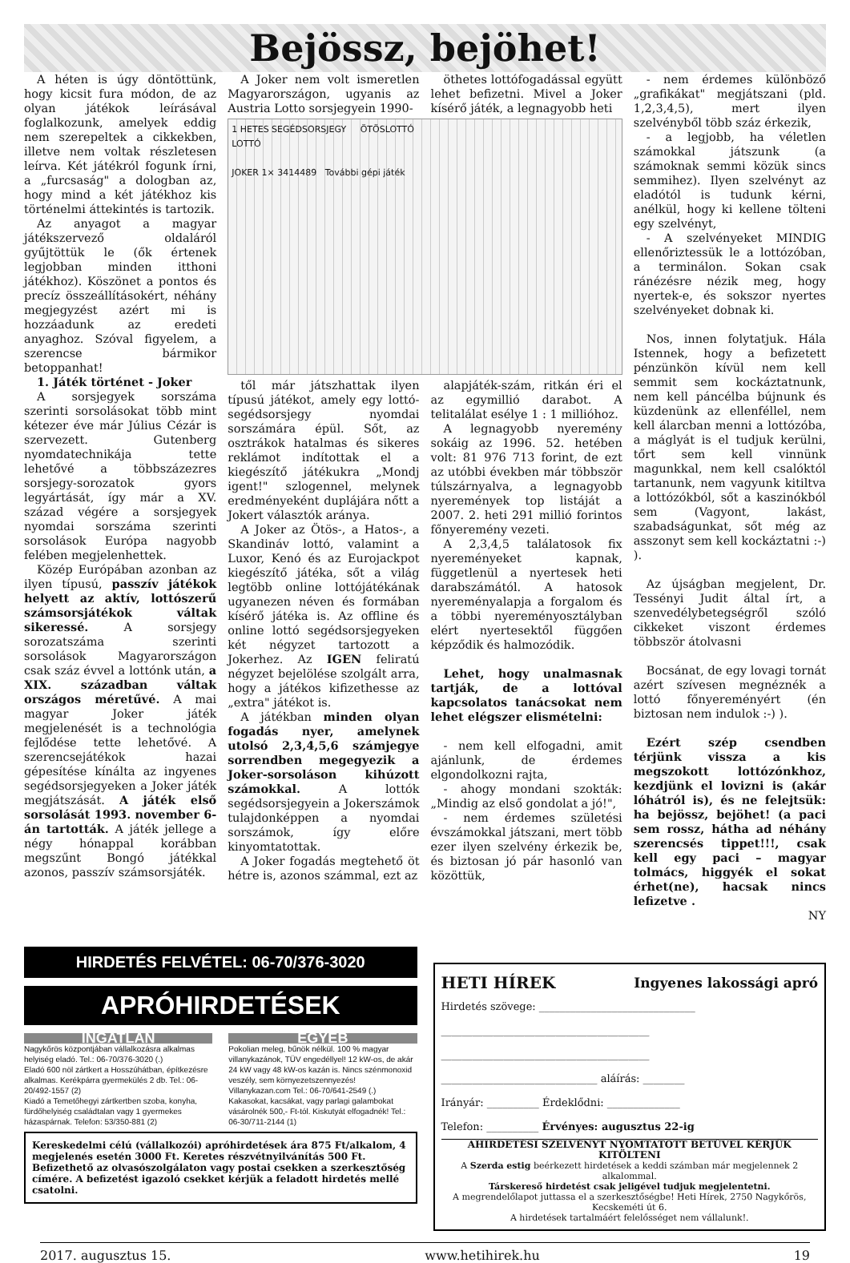Bejössz, bejöhet!
A héten is úgy döntöttünk, hogy kicsit fura módon, de az olyan játékok leírásával foglalkozunk, amelyek eddig nem szerepeltek a cikkekben, illetve nem voltak részletesen leírva. Két játékról fogunk írni, a „furcsaság" a dologban az, hogy mind a két játékhoz kis történelmi áttekintés is tartozik.
Az anyagot a magyar játékszervező oldaláról gyűjtöttük le (ők értenek legjobban minden itthoni játékhoz). Köszönet a pontos és precíz összeállításokért, néhány megjegyzést azért mi is hozzáadunk az eredeti anyaghoz. Szóval figyelem, a szerencse bármikor betoppanhat!
1. Játék történet - Joker
A sorsjegyek sorszáma szerinti sorsolásokat több mint kétezer éve már Július Cézár is szervezett. Gutenberg nyomdatechnikája tette lehetővé a többszázezres sorsjegy-sorozatok gyors legyártását, így már a XV. század végére a sorsjegyek nyomdai sorszáma szerinti sorsolások Európa nagyobb felében megjelenhettek.
Közép Európában azonban az ilyen típusú, passzív játékok helyett az aktív, lottószerű számsorsjátékok váltak sikeressé. A sorsjegy sorozatszáma szerinti sorsolások Magyarországon csak száz évvel a lottónk után, a XIX. században váltak országos méretűvé. A mai magyar Joker játék megjelenését is a technológia fejlődése tette lehetővé. A szerencsejátékok hazai gépesítése kínálta az ingyenes segédsorsjegyeken a Joker játék megjátszását. A játék első sorsolását 1993. november 6-án tartották. A játék jellege a négy hónappal korábban megszűnt Bongó játékkal azonos, passzív számsorsjáték.
A Joker nem volt ismeretlen Magyarországon, ugyanis az Austria Lotto sorsjegyein 1990-
öthetes lottófogadással együtt lehet befizetni. Mivel a Joker kísérő játék, a legnagyobb heti
1 HETES SEGÉDSORSJEGY ÖTÖSLOTTÓ
LOTTÓ
JOKER 1× 3414489 További gépi játék
től már játszhattak ilyen típusú játékot, amely egy lottó-segédsorsjegy nyomdai sorszámára épül. Sőt, az osztrákok hatalmas és sikeres reklámot indítottak el a kiegészítő játékukra „Mondj igent!" szlogennel, melynek eredményeként duplájára nőtt a Jokert választók aránya.
A Joker az Ötös-, a Hatos-, a Skandináv lottó, valamint a Luxor, Kenó és az Eurojackpot kiegészítő játéka, sőt a világ legtöbb online lottójátékának ugyanezen néven és formában kísérő játéka is. Az offline és online lottó segédsorsjegyeken két négyzet tartozott a Jokerhez. Az IGEN feliratú négyzet bejelölése szolgált arra, hogy a játékos kifizethesse az „extra" játékot is.
A játékban minden olyan fogadás nyer, amelynek utolsó 2,3,4,5,6 számjegye sorrendben megegyezik a Joker-sorsoláson kihúzott számokkal. A lottók segédsorsjegyein a Jokerszámok tulajdonképpen a nyomdai sorszámok, így előre kinyomtatottak.
A Joker fogadás megtehető öt hétre is, azonos számmal, ezt az
alapjáték-szám, ritkán éri el az egymillió darabot. A telitalálat esélye 1 : 1 millióhoz.
A legnagyobb nyeremény sokáig az 1996. 52. hetében volt: 81 976 713 forint, de ezt az utóbbi években már többször túlszárnyalva, a legnagyobb nyeremények top listáját a 2007. 2. heti 291 millió forintos főnyeremény vezeti.
A 2,3,4,5 találatosok fix nyereményeket kapnak, függetlenül a nyertesek heti darabszámától. A hatosok nyereményalapja a forgalom és a többi nyereményosztályban elért nyertesektől függően képződik és halmozódik.
Lehet, hogy unalmasnak tartják, de a lottóval kapcsolatos tanácsokat nem lehet elégszer elismételni:
- nem kell elfogadni, amit ajánlunk, de érdemes elgondolkozni rajta,
- ahogy mondani szokták: „Mindig az első gondolat a jó!",
- nem érdemes születési évszámokkal játszani, mert több ezer ilyen szelvény érkezik be, és biztosan jó pár hasonló van közöttük,
- nem érdemes különböző „grafikákat" megjátszani (pld. 1,2,3,4,5), mert ilyen szelvényből több száz érkezik,
- a legjobb, ha véletlen számokkal játszunk (a számoknak semmi közük sincs semmihez). Ilyen szelvényt az eladótól is tudunk kérni, anélkül, hogy ki kellene tölteni egy szelvényt,
- A szelvényeket MINDIG ellenőriztessük le a lottózóban, a terminálon. Sokan csak ránézésre nézik meg, hogy nyertek-e, és sokszor nyertes szelvényeket dobnak ki.
Nos, innen folytatjuk. Hála Istennek, hogy a befizetett pénzünkön kívül nem kell semmit sem kockáztatnunk, nem kell páncélba bújnunk és küzdenünk az ellenféllel, nem kell álarcban menni a lottózóba, a máglyát is el tudjuk kerülni, tőrt sem kell vinnünk magunkkal, nem kell csalóktól tartanunk, nem vagyunk kitiltva a lottózókból, sőt a kaszinókból sem (Vagyont, lakást, szabadságunkat, sőt még az asszonyt sem kell kockáztatni :-) ).
Az újságban megjelent, Dr. Tessényi Judit által írt, a szenvedélybetegségről szóló cikkeket viszont érdemes többször átolvasni
Bocsánat, de egy lovagi tornát azért szívesen megnéznék a lottó főnyereményért (én biztosan nem indulok :-) ).
Ezért szép csendben térjünk vissza a kis megszokott lottózónkhoz, kezdjünk el lovizni is (akár lóhátról is), és ne felejtsük: ha bejössz, bejöhet! (a paci sem rossz, hátha ad néhány szerencsés tippet!!!, csak kell egy paci – magyar tolmács, higgyék el sokat érhet(ne), hacsak nincs lefizetve .
NY
HIRDETÉS FELVÉTEL: 06-70/376-3020
APRÓHIRDETÉSEK
INGATLAN
Nagykőrös központjában vállalkozásra alkalmas helyiség eladó. Tel.: 06-70/376-3020 (.)
Eladó 600 nöl zártkert a Hosszúhátban, építkezésre alkalmas. Kerékpárra gyermekülés 2 db. Tel.: 06-20/492-1557 (2)
Kiadó a Temetőhegyi zártkertben szoba, konyha, fürdőhelyiség családtalan vagy 1 gyermekes házaspárnak. Telefon: 53/350-881 (2)
EGYÉB
Pokolian meleg, bűnök nélkül. 100 % magyar villanykazánok, TÜV engedéllyel! 12 kW-os, de akár 24 kW vagy 48 kW-os kazán is. Nincs szénmonoxid veszély, sem környezetszennyezés! Villanykazan.com Tel.: 06-70/641-2549 (.)
Kakasokat, kacsákat, vagy parlagi galambokat vásárolnék 500,- Ft-tól. Kiskutyát elfogadnék! Tel.: 06-30/711-2144 (1)
Kereskedelmi célú (vállalkozói) apróhirdetések ára 875 Ft/alkalom, 4 megjelenés esetén 3000 Ft. Keretes részvétnyilvánítás 500 Ft. Befizethető az olvasószolgálaton vagy postai csekken a szerkesztőség címére. A befizetést igazoló csekket kérjük a feladott hirdetés mellé csatolni.
HETI HÍREK Ingyenes lakossági apró
Hirdetés szövege: ______________________________
________________________________________
________________________________________
______________________________ aláírás: ________
Irányár: __________ Érdeklődni: ______________
Telefon: __________ Érvényes: augusztus 22-ig
AHIRDETÉSI SZELVÉNYT NYOMTATOTT BETŰVEL KÉRJÜK KITÖLTENI
A Szerda estig beérkezett hirdetések a keddi számban már megjelennek 2 alkalommal.
Társkereső hirdetést csak jeligével tudjuk megjelentetni.
A megrendelőlapot juttassa el a szerkesztőségbe! Heti Hírek, 2750 Nagykőrös, Kecskeméti út 6.
A hirdetések tartalmáért felelősséget nem vállalunk!.
2017. augusztus 15. www.hetihirek.hu 19